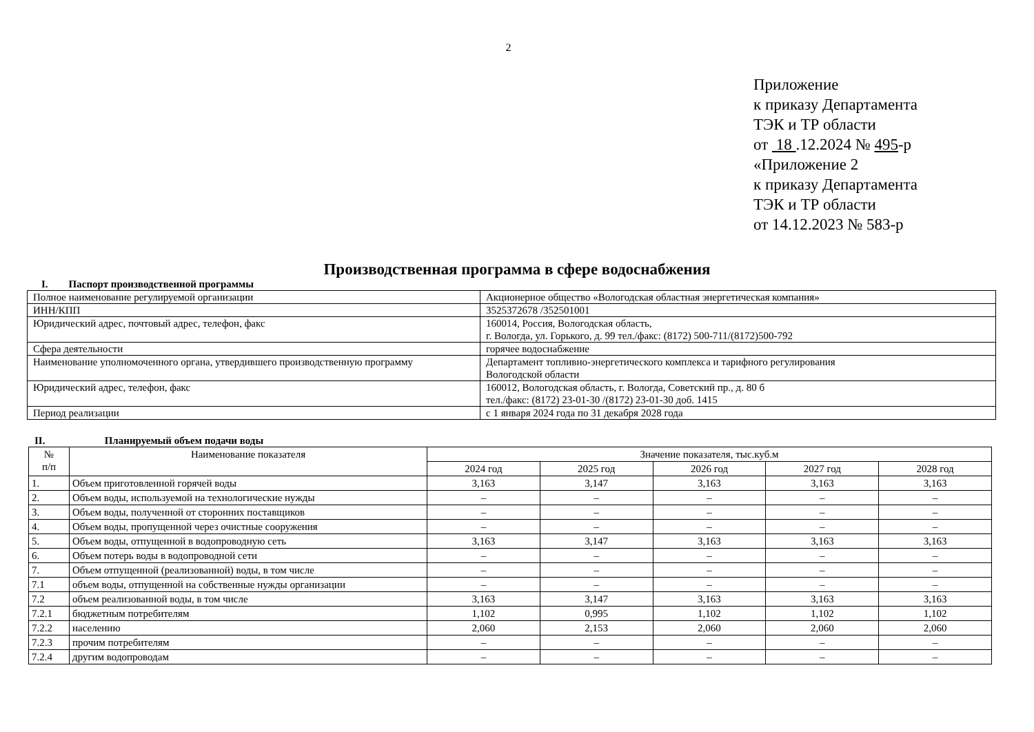2
Приложение
к приказу Департамента
ТЭК и ТР области
от 18 .12.2024 № 495-р
«Приложение 2
к приказу Департамента
ТЭК и ТР области
от 14.12.2023 № 583-р
Производственная программа в сфере водоснабжения
I. Паспорт производственной программы
| Полное наименование регулируемой организации | Акционерное общество «Вологодская областная энергетическая компания» |
| ИНН/КПП | 3525372678 /352501001 |
| Юридический адрес, почтовый адрес, телефон, факс | 160014, Россия, Вологодская область, г. Вологда, ул. Горького, д. 99 тел./факс: (8172) 500-711/(8172)500-792 |
| Сфера деятельности | горячее водоснабжение |
| Наименование уполномоченного органа, утвердившего производственную программу | Департамент топливно-энергетического комплекса и тарифного регулирования Вологодской области |
| Юридический адрес, телефон, факс | 160012, Вологодская область, г. Вологда, Советский пр., д. 80 б тел./факс: (8172) 23-01-30 /(8172) 23-01-30 доб. 1415 |
| Период реализации | с 1 января 2024 года по 31 декабря 2028 года |
II. Планируемый объем подачи воды
| № п/п | Наименование показателя | Значение показателя, тыс.куб.м | | | | |
| | | 2024 год | 2025 год | 2026 год | 2027 год | 2028 год |
| 1. | Объем приготовленной горячей воды | 3,163 | 3,147 | 3,163 | 3,163 | 3,163 |
| 2. | Объем воды, используемой на технологические нужды | – | – | – | – | – |
| 3. | Объем воды, полученной от сторонних поставщиков | – | – | – | – | – |
| 4. | Объем воды, пропущенной через очистные сооружения | – | – | – | – | – |
| 5. | Объем воды, отпущенной в водопроводную сеть | 3,163 | 3,147 | 3,163 | 3,163 | 3,163 |
| 6. | Объем потерь воды в водопроводной сети | – | – | – | – | – |
| 7. | Объем отпущенной (реализованной) воды, в том числе | – | – | – | – | – |
| 7.1 | объем воды, отпущенной на собственные нужды организации | – | – | – | – | – |
| 7.2 | объем реализованной воды, в том числе | 3,163 | 3,147 | 3,163 | 3,163 | 3,163 |
| 7.2.1 | бюджетным потребителям | 1,102 | 0,995 | 1,102 | 1,102 | 1,102 |
| 7.2.2 | населению | 2,060 | 2,153 | 2,060 | 2,060 | 2,060 |
| 7.2.3 | прочим потребителям | – | – | – | – | – |
| 7.2.4 | другим водопроводам | – | – | – | – | – |